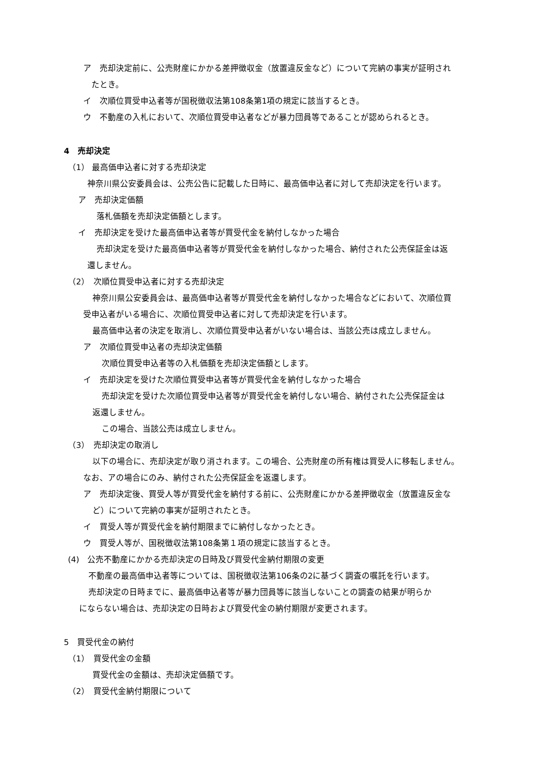ア　売却決定前に、公売財産にかかる差押徴収金（放置違反金など）について完納の事実が証明され
たとき。
イ　次順位買受申込者等が国税徴収法第108条第1項の規定に該当するとき。
ウ　不動産の入札において、次順位買受申込者などが暴力団員等であることが認められるとき。
4　売却決定
（1） 最高価申込者に対する売却決定
神奈川県公安委員会は、公売公告に記載した日時に、最高価申込者に対して売却決定を行います。
ア　売却決定価額
落札価額を売却決定価額とします。
イ　売却決定を受けた最高価申込者等が買受代金を納付しなかった場合
売却決定を受けた最高価申込者等が買受代金を納付しなかった場合、納付された公売保証金は返
還しません。
（2）　次順位買受申込者に対する売却決定
神奈川県公安委員会は、最高価申込者等が買受代金を納付しなかった場合などにおいて、次順位買
受申込者がいる場合に、次順位買受申込者に対して売却決定を行います。
最高価申込者の決定を取消し、次順位買受申込者がいない場合は、当該公売は成立しません。
ア　次順位買受申込者の売却決定価額
次順位買受申込者等の入札価額を売却決定価額とします。
イ　売却決定を受けた次順位買受申込者等が買受代金を納付しなかった場合
売却決定を受けた次順位買受申込者等が買受代金を納付しない場合、納付された公売保証金は
返還しません。
この場合、当該公売は成立しません。
（3）　売却決定の取消し
以下の場合に、売却決定が取り消されます。この場合、公売財産の所有権は買受人に移転しません。
なお、アの場合にのみ、納付された公売保証金を返還します。
ア　売却決定後、買受人等が買受代金を納付する前に、公売財産にかかる差押徴収金（放置違反金な
ど）について完納の事実が証明されたとき。
イ　買受人等が買受代金を納付期限までに納付しなかったとき。
ウ　買受人等が、国税徴収法第108条第１項の規定に該当するとき。
(4)　公売不動産にかかる売却決定の日時及び買受代金納付期限の変更
不動産の最高価申込者等については、国税徴収法第106条の2に基づく調査の嘱託を行います。
売却決定の日時までに、最高価申込者等が暴力団員等に該当しないことの調査の結果が明らか
にならない場合は、売却決定の日時および買受代金の納付期限が変更されます。
5　買受代金の納付
（1）　買受代金の金額
買受代金の金額は、売却決定価額です。
（2）　買受代金納付期限について